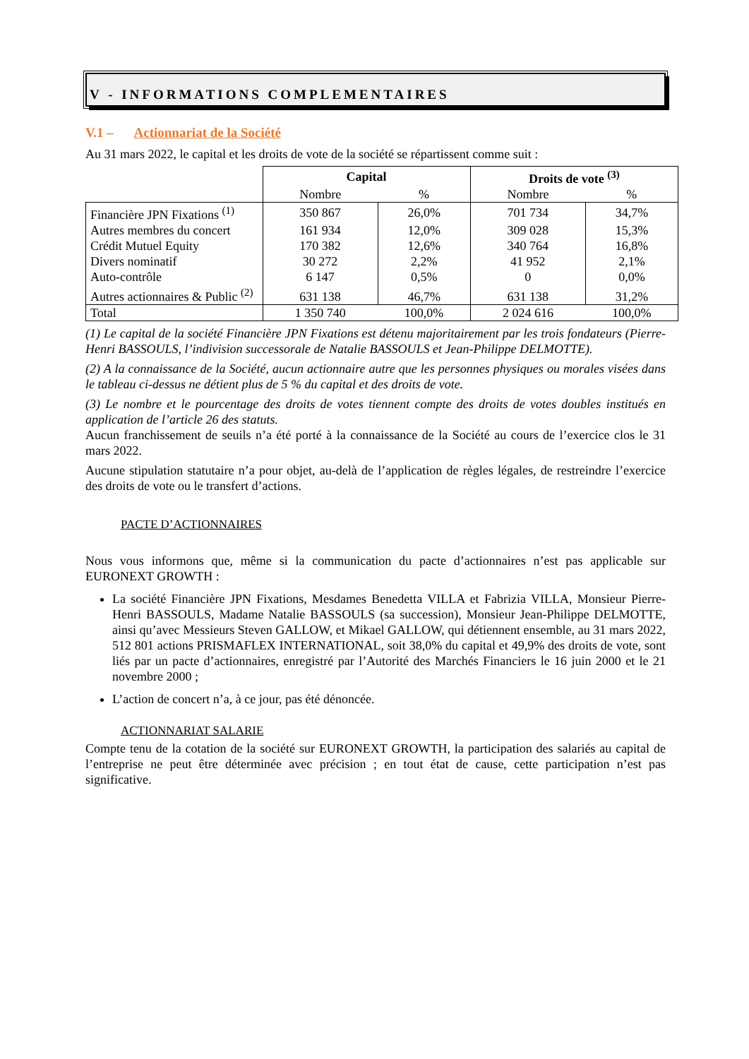V - INFORMATIONS COMPLEMENTAIRES
V.1 – Actionnariat de la Société
Au 31 mars 2022, le capital et les droits de vote de la société se répartissent comme suit :
| | Capital | | Droits de vote <sup>(3)</sup> | |
| | Nombre | % | Nombre | % |
| Financière JPN Fixations <sup>(1)</sup> | 350 867 | 26,0% | 701 734 | 34,7% |
| Autres membres du concert | 161 934 | 12,0% | 309 028 | 15,3% |
| Crédit Mutuel Equity | 170 382 | 12,6% | 340 764 | 16,8% |
| Divers nominatif | 30 272 | 2,2% | 41 952 | 2,1% |
| Auto-contrôle | 6 147 | 0,5% | 0 | 0,0% |
| Autres actionnaires & Public <sup>(2)</sup> | 631 138 | 46,7% | 631 138 | 31,2% |
| Total | 1 350 740 | 100,0% | 2 024 616 | 100,0% |
(1) Le capital de la société Financière JPN Fixations est détenu majoritairement par les trois fondateurs (Pierre-Henri BASSOULS, l’indivision successorale de Natalie BASSOULS et Jean-Philippe DELMOTTE).
(2) A la connaissance de la Société, aucun actionnaire autre que les personnes physiques ou morales visées dans le tableau ci-dessus ne détient plus de 5 % du capital et des droits de vote.
(3) Le nombre et le pourcentage des droits de votes tiennent compte des droits de votes doubles institués en application de l’article 26 des statuts.
Aucun franchissement de seuils n’a été porté à la connaissance de la Société au cours de l’exercice clos le 31 mars 2022.
Aucune stipulation statutaire n’a pour objet, au-delà de l’application de règles légales, de restreindre l’exercice des droits de vote ou le transfert d’actions.
PACTE D’ACTIONNAIRES
Nous vous informons que, même si la communication du pacte d’actionnaires n’est pas applicable sur EURONEXT GROWTH :
La société Financière JPN Fixations, Mesdames Benedetta VILLA et Fabrizia VILLA, Monsieur Pierre-Henri BASSOULS, Madame Natalie BASSOULS (sa succession), Monsieur Jean-Philippe DELMOTTE, ainsi qu’avec Messieurs Steven GALLOW, et Mikael GALLOW, qui détiennent ensemble, au 31 mars 2022, 512 801 actions PRISMAFLEX INTERNATIONAL, soit 38,0% du capital et 49,9% des droits de vote, sont liés par un pacte d’actionnaires, enregistré par l’Autorité des Marchés Financiers le 16 juin 2000 et le 21 novembre 2000 ;
L’action de concert n’a, à ce jour, pas été dénoncée.
ACTIONNARIAT SALARIE
Compte tenu de la cotation de la société sur EURONEXT GROWTH, la participation des salariés au capital de l’entreprise ne peut être déterminée avec précision ; en tout état de cause, cette participation n’est pas significative.